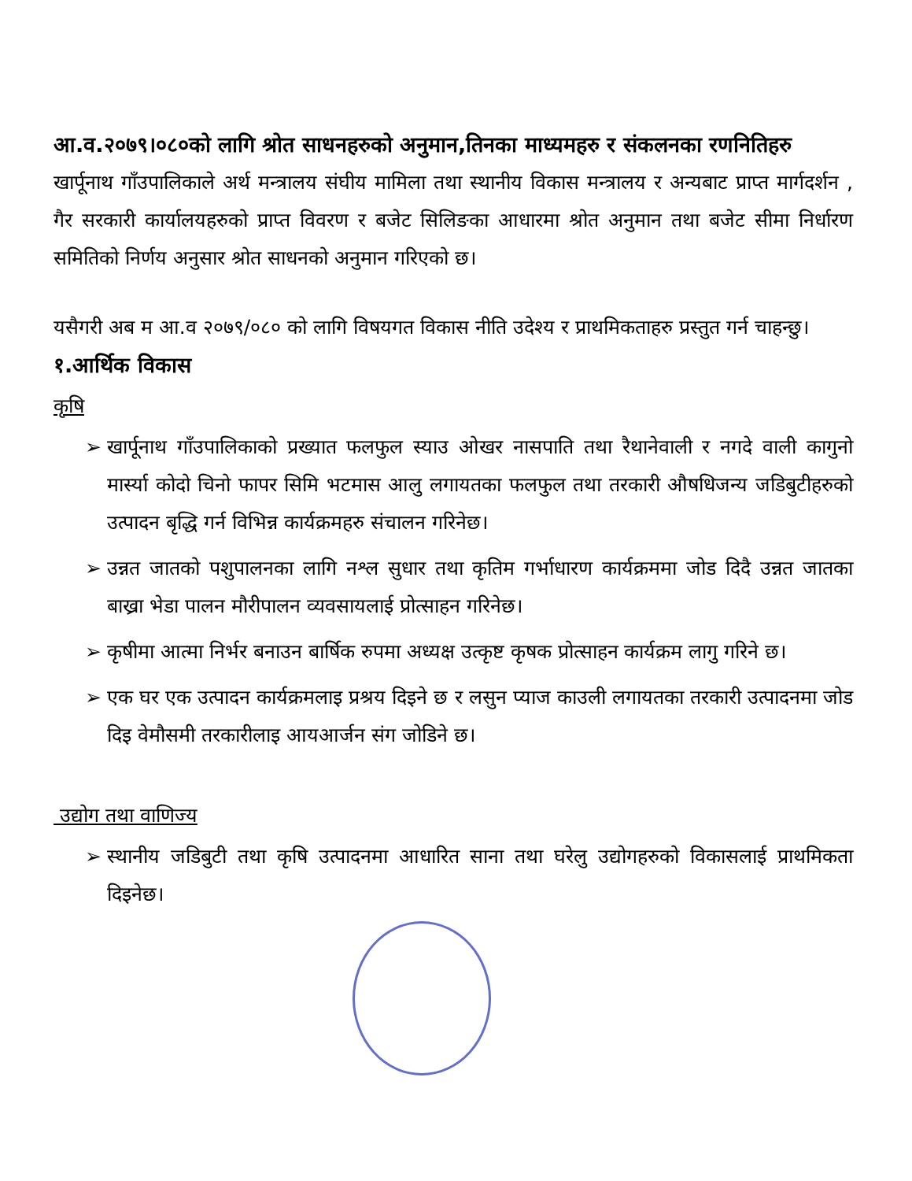आ.व.२०७९।०८०को लागि श्रोत साधनहरुको अनुमान,तिनका माध्यमहरु र संकलनका रणनितिहरु
खार्पूनाथ गाँउपालिकाले अर्थ मन्त्रालय संघीय मामिला तथा स्थानीय विकास मन्त्रालय र अन्यबाट प्राप्त मार्गदर्शन , गैर सरकारी कार्यालयहरुको प्राप्त विवरण र बजेट सिलिङका आधारमा श्रोत अनुमान तथा बजेट सीमा निर्धारण समितिको निर्णय अनुसार श्रोत साधनको अनुमान गरिएको छ।
यसैगरी अब म आ.व २०७९/०८० को लागि विषयगत विकास नीति उदेश्य र प्राथमिकताहरु प्रस्तुत गर्न चाहन्छु।
१.आर्थिक विकास
कृषि
➢ खार्पूनाथ गाँउपालिकाको प्रख्यात फलफुल स्याउ ओखर नासपाति तथा रैथानेवाली र नगदे वाली कागुनो मार्स्या कोदो चिनो फापर सिमि भटमास आलु लगायतका फलफुल तथा तरकारी औषधिजन्य जडिबुटीहरुको उत्पादन बृद्धि गर्न विभिन्न कार्यक्रमहरु संचालन गरिनेछ।
➢ उन्नत जातको पशुपालनका लागि नश्ल सुधार तथा कृतिम गर्भाधारण कार्यक्रममा जोड दिदै उन्नत जातका बाख्रा भेडा पालन मौरीपालन व्यवसायलाई प्रोत्साहन गरिनेछ।
➢ कृषीमा आत्मा निर्भर बनाउन बार्षिक रुपमा अध्यक्ष उत्कृष्ट कृषक प्रोत्साहन कार्यक्रम लागु गरिने छ।
➢ एक घर एक उत्पादन कार्यक्रमलाइ प्रश्रय दिइने छ र लसुन प्याज काउली लगायतका तरकारी उत्पादनमा जोड दिइ वेमौसमी तरकारीलाइ आयआर्जन संग जोडिने छ।
उद्योग तथा वाणिज्य
➢ स्थानीय जडिबुटी तथा कृषि उत्पादनमा आधारित साना तथा घरेलु उद्योगहरुको विकासलाई प्राथमिकता दिइनेछ।